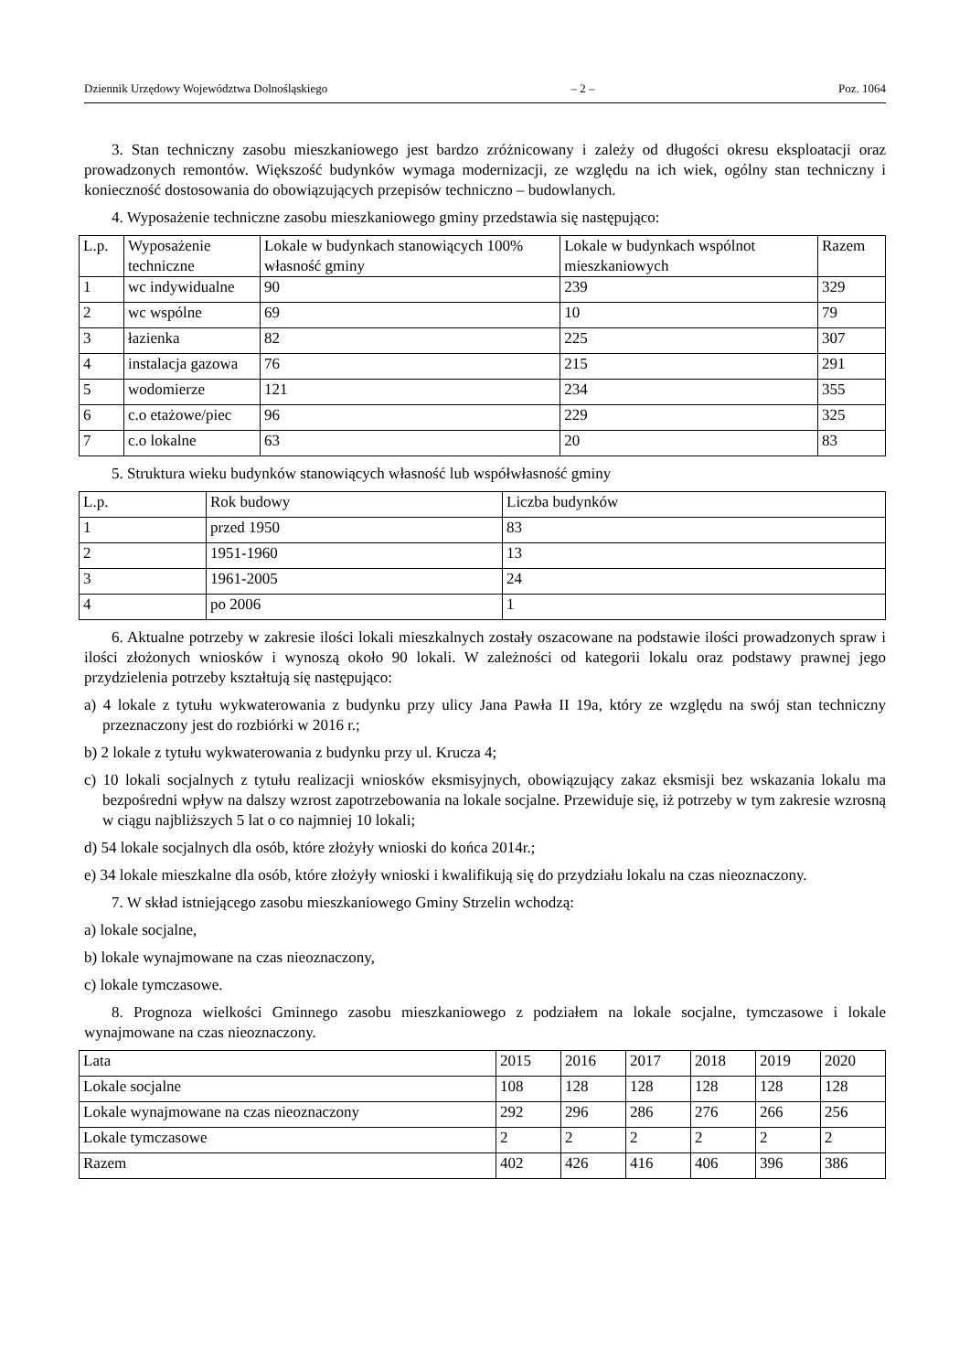Dziennik Urzędowy Województwa Dolnośląskiego – 2 – Poz. 1064
3. Stan techniczny zasobu mieszkaniowego jest bardzo zróżnicowany i zależy od długości okresu eksploatacji oraz prowadzonych remontów. Większość budynków wymaga modernizacji, ze względu na ich wiek, ogólny stan techniczny i konieczność dostosowania do obowiązujących przepisów techniczno – budowlanych.
4. Wyposażenie techniczne zasobu mieszkaniowego gminy przedstawia się następująco:
| L.p. | Wyposażenie techniczne | Lokale w budynkach stanowiących 100% własność gminy | Lokale w budynkach wspólnot mieszkaniowych | Razem |
| 1 | wc indywidualne | 90 | 239 | 329 |
| 2 | wc wspólne | 69 | 10 | 79 |
| 3 | łazienka | 82 | 225 | 307 |
| 4 | instalacja gazowa | 76 | 215 | 291 |
| 5 | wodomierze | 121 | 234 | 355 |
| 6 | c.o etażowe/piec | 96 | 229 | 325 |
| 7 | c.o lokalne | 63 | 20 | 83 |
5. Struktura wieku budynków stanowiących własność lub współwłasność gminy
| L.p. | Rok budowy | Liczba budynków |
| 1 | przed 1950 | 83 |
| 2 | 1951-1960 | 13 |
| 3 | 1961-2005 | 24 |
| 4 | po 2006 | 1 |
6. Aktualne potrzeby w zakresie ilości lokali mieszkalnych zostały oszacowane na podstawie ilości prowadzonych spraw i ilości złożonych wniosków i wynoszą około 90 lokali. W zależności od kategorii lokalu oraz podstawy prawnej jego przydzielenia potrzeby kształtują się następująco:
a) 4 lokale z tytułu wykwaterowania z budynku przy ulicy Jana Pawła II 19a, który ze względu na swój stan techniczny przeznaczony jest do rozbiórki w 2016 r.;
b) 2 lokale z tytułu wykwaterowania z budynku przy ul. Krucza 4;
c) 10 lokali socjalnych z tytułu realizacji wniosków eksmisyjnych, obowiązujący zakaz eksmisji bez wskazania lokalu ma bezpośredni wpływ na dalszy wzrost zapotrzebowania na lokale socjalne. Przewiduje się, iż potrzeby w tym zakresie wzrosną w ciągu najbliższych 5 lat o co najmniej 10 lokali;
d) 54 lokale socjalnych dla osób, które złożyły wnioski do końca 2014r.;
e) 34 lokale mieszkalne dla osób, które złożyły wnioski i kwalifikują się do przydziału lokalu na czas nieoznaczony.
7. W skład istniejącego zasobu mieszkaniowego Gminy Strzelin wchodzą:
a) lokale socjalne,
b) lokale wynajmowane na czas nieoznaczony,
c) lokale tymczasowe.
8. Prognoza wielkości Gminnego zasobu mieszkaniowego z podziałem na lokale socjalne, tymczasowe i lokale wynajmowane na czas nieoznaczony.
| Lata | 2015 | 2016 | 2017 | 2018 | 2019 | 2020 |
| Lokale socjalne | 108 | 128 | 128 | 128 | 128 | 128 |
| Lokale wynajmowane na czas nieoznaczony | 292 | 296 | 286 | 276 | 266 | 256 |
| Lokale tymczasowe | 2 | 2 | 2 | 2 | 2 | 2 |
| Razem | 402 | 426 | 416 | 406 | 396 | 386 |